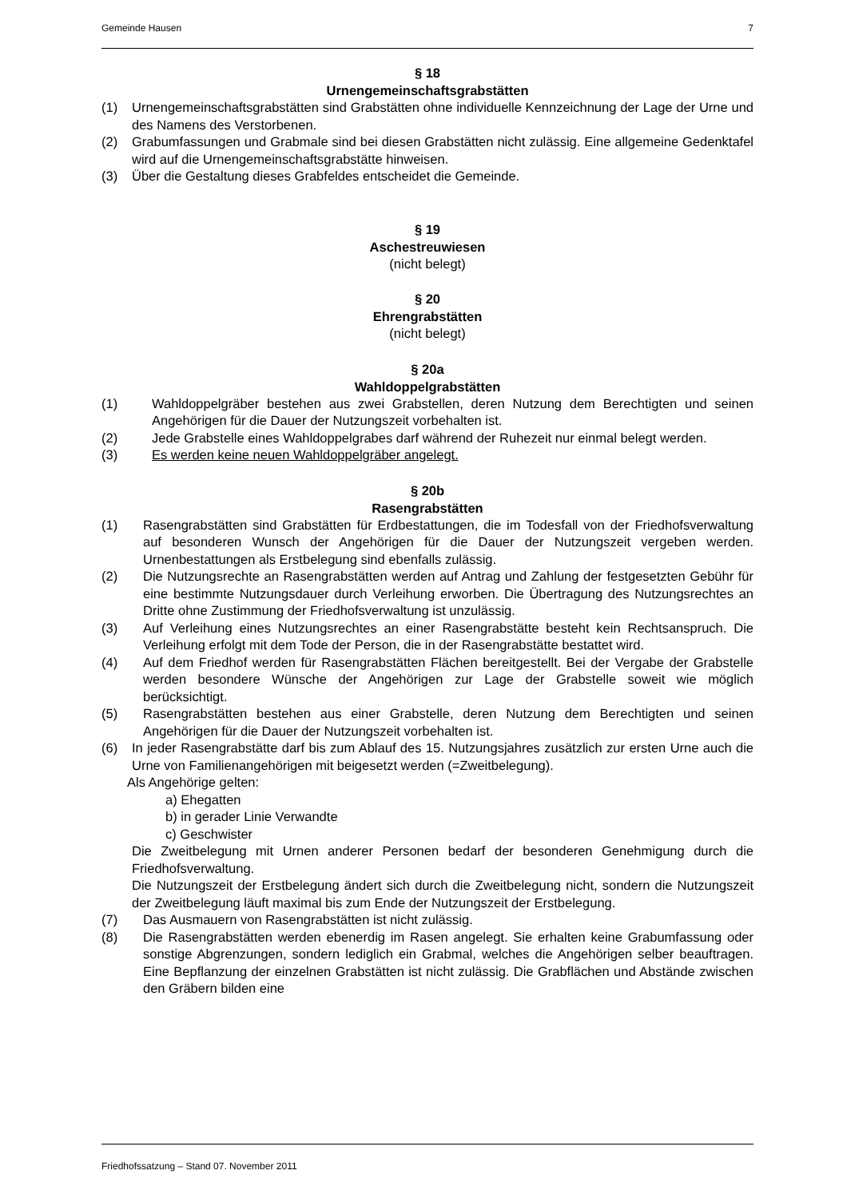Gemeinde Hausen 7
§ 18
Urnengemeinschaftsgrabstätten
(1) Urnengemeinschaftsgrabstätten sind Grabstätten ohne individuelle Kennzeichnung der Lage der Urne und des Namens des Verstorbenen.
(2) Grabumfassungen und Grabmale sind bei diesen Grabstätten nicht zulässig. Eine allgemeine Gedenktafel wird auf die Urnengemeinschaftsgrabstätte hinweisen.
(3) Über die Gestaltung dieses Grabfeldes entscheidet die Gemeinde.
§ 19
Aschestreuwiesen
(nicht belegt)
§ 20
Ehrengrabstätten
(nicht belegt)
§ 20a
Wahldoppelgrabstätten
(1) Wahldoppelgräber bestehen aus zwei Grabstellen, deren Nutzung dem Berechtigten und seinen Angehörigen für die Dauer der Nutzungszeit vorbehalten ist.
(2) Jede Grabstelle eines Wahldoppelgrabes darf während der Ruhezeit nur einmal belegt werden.
(3) Es werden keine neuen Wahldoppelgräber angelegt.
§ 20b
Rasengrabstätten
(1) Rasengrabstätten sind Grabstätten für Erdbestattungen, die im Todesfall von der Friedhofsverwaltung auf besonderen Wunsch der Angehörigen für die Dauer der Nutzungszeit vergeben werden. Urnenbestattungen als Erstbelegung sind ebenfalls zulässig.
(2) Die Nutzungsrechte an Rasengrabstätten werden auf Antrag und Zahlung der festgesetzten Gebühr für eine bestimmte Nutzungsdauer durch Verleihung erworben. Die Übertragung des Nutzungsrechtes an Dritte ohne Zustimmung der Friedhofsverwaltung ist unzulässig.
(3) Auf Verleihung eines Nutzungsrechtes an einer Rasengrabstätte besteht kein Rechtsanspruch. Die Verleihung erfolgt mit dem Tode der Person, die in der Rasengrabstätte bestattet wird.
(4) Auf dem Friedhof werden für Rasengrabstätten Flächen bereitgestellt. Bei der Vergabe der Grabstelle werden besondere Wünsche der Angehörigen zur Lage der Grabstelle soweit wie möglich berücksichtigt.
(5) Rasengrabstätten bestehen aus einer Grabstelle, deren Nutzung dem Berechtigten und seinen Angehörigen für die Dauer der Nutzungszeit vorbehalten ist.
(6) In jeder Rasengrabstätte darf bis zum Ablauf des 15. Nutzungsjahres zusätzlich zur ersten Urne auch die Urne von Familienangehörigen mit beigesetzt werden (=Zweitbelegung).
Als Angehörige gelten:
a) Ehegatten
b) in gerader Linie Verwandte
c) Geschwister
Die Zweitbelegung mit Urnen anderer Personen bedarf der besonderen Genehmigung durch die Friedhofsverwaltung.
Die Nutzungszeit der Erstbelegung ändert sich durch die Zweitbelegung nicht, sondern die Nutzungszeit der Zweitbelegung läuft maximal bis zum Ende der Nutzungszeit der Erstbelegung.
(7) Das Ausmauern von Rasengrabstätten ist nicht zulässig.
(8) Die Rasengrabstätten werden ebenerdig im Rasen angelegt. Sie erhalten keine Grabumfassung oder sonstige Abgrenzungen, sondern lediglich ein Grabmal, welches die Angehörigen selber beauftragen. Eine Bepflanzung der einzelnen Grabstätten ist nicht zulässig. Die Grabflächen und Abstände zwischen den Gräbern bilden eine
Friedhofssatzung – Stand 07. November 2011